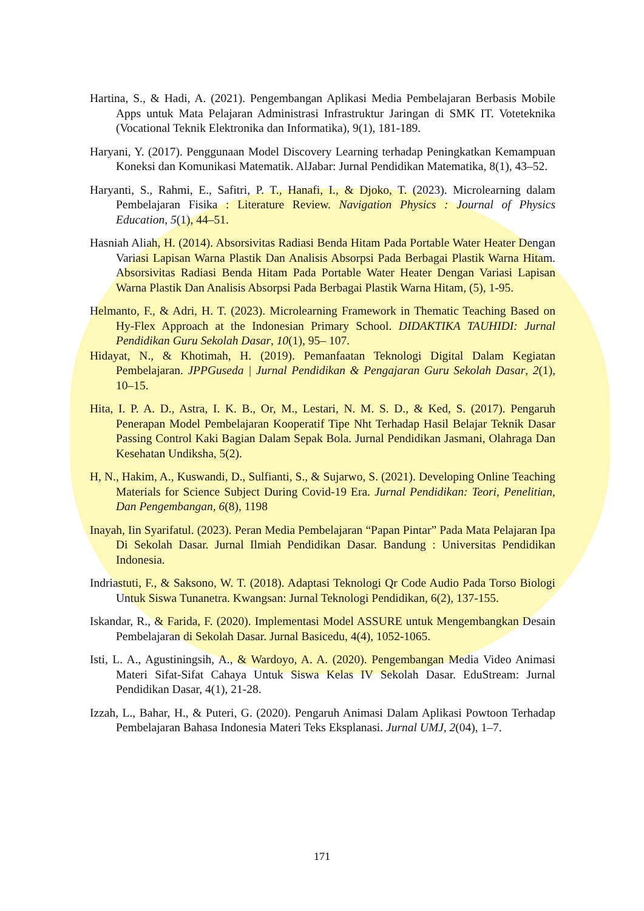Hartina, S., & Hadi, A. (2021). Pengembangan Aplikasi Media Pembelajaran Berbasis Mobile Apps untuk Mata Pelajaran Administrasi Infrastruktur Jaringan di SMK IT. Voteteknika (Vocational Teknik Elektronika dan Informatika), 9(1), 181-189.
Haryani, Y. (2017). Penggunaan Model Discovery Learning terhadap Peningkatkan Kemampuan Koneksi dan Komunikasi Matematik. AlJabar: Jurnal Pendidikan Matematika, 8(1), 43–52.
Haryanti, S., Rahmi, E., Safitri, P. T., Hanafi, I., & Djoko, T. (2023). Microlearning dalam Pembelajaran Fisika : Literature Review. Navigation Physics : Journal of Physics Education, 5(1), 44–51.
Hasniah Aliah, H. (2014). Absorsivitas Radiasi Benda Hitam Pada Portable Water Heater Dengan Variasi Lapisan Warna Plastik Dan Analisis Absorpsi Pada Berbagai Plastik Warna Hitam. Absorsivitas Radiasi Benda Hitam Pada Portable Water Heater Dengan Variasi Lapisan Warna Plastik Dan Analisis Absorpsi Pada Berbagai Plastik Warna Hitam, (5), 1-95.
Helmanto, F., & Adri, H. T. (2023). Microlearning Framework in Thematic Teaching Based on Hy-Flex Approach at the Indonesian Primary School. DIDAKTIKA TAUHIDI: Jurnal Pendidikan Guru Sekolah Dasar, 10(1), 95– 107.
Hidayat, N., & Khotimah, H. (2019). Pemanfaatan Teknologi Digital Dalam Kegiatan Pembelajaran. JPPGuseda | Jurnal Pendidikan & Pengajaran Guru Sekolah Dasar, 2(1), 10–15.
Hita, I. P. A. D., Astra, I. K. B., Or, M., Lestari, N. M. S. D., & Ked, S. (2017). Pengaruh Penerapan Model Pembelajaran Kooperatif Tipe Nht Terhadap Hasil Belajar Teknik Dasar Passing Control Kaki Bagian Dalam Sepak Bola. Jurnal Pendidikan Jasmani, Olahraga Dan Kesehatan Undiksha, 5(2).
H, N., Hakim, A., Kuswandi, D., Sulfianti, S., & Sujarwo, S. (2021). Developing Online Teaching Materials for Science Subject During Covid-19 Era. Jurnal Pendidikan: Teori, Penelitian, Dan Pengembangan, 6(8), 1198
Inayah, Iin Syarifatul. (2023). Peran Media Pembelajaran “Papan Pintar” Pada Mata Pelajaran Ipa Di Sekolah Dasar. Jurnal Ilmiah Pendidikan Dasar. Bandung : Universitas Pendidikan Indonesia.
Indriastuti, F., & Saksono, W. T. (2018). Adaptasi Teknologi Qr Code Audio Pada Torso Biologi Untuk Siswa Tunanetra. Kwangsan: Jurnal Teknologi Pendidikan, 6(2), 137-155.
Iskandar, R., & Farida, F. (2020). Implementasi Model ASSURE untuk Mengembangkan Desain Pembelajaran di Sekolah Dasar. Jurnal Basicedu, 4(4), 1052-1065.
Isti, L. A., Agustiningsih, A., & Wardoyo, A. A. (2020). Pengembangan Media Video Animasi Materi Sifat-Sifat Cahaya Untuk Siswa Kelas IV Sekolah Dasar. EduStream: Jurnal Pendidikan Dasar, 4(1), 21-28.
Izzah, L., Bahar, H., & Puteri, G. (2020). Pengaruh Animasi Dalam Aplikasi Powtoon Terhadap Pembelajaran Bahasa Indonesia Materi Teks Eksplanasi. Jurnal UMJ, 2(04), 1–7.
171